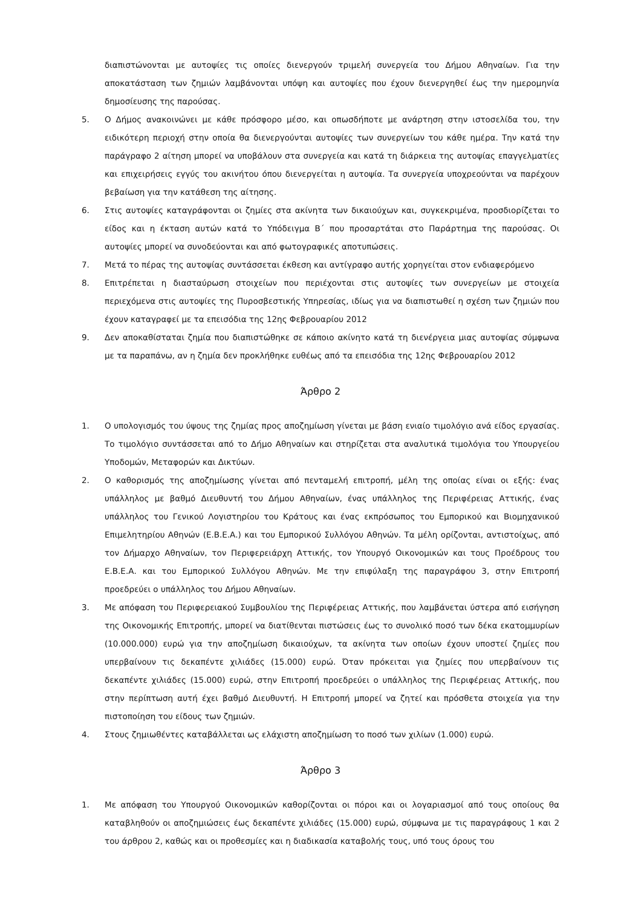διαπιστώνονται με αυτοψίες τις οποίες διενεργούν τριμελή συνεργεία του Δήμου Αθηναίων. Για την αποκατάσταση των ζημιών λαμβάνονται υπόψη και αυτοψίες που έχουν διενεργηθεί έως την ημερομηνία δημοσίευσης της παρούσας.
5. Ο Δήμος ανακοινώνει με κάθε πρόσφορο μέσο, και οπωσδήποτε με ανάρτηση στην ιστοσελίδα του, την ειδικότερη περιοχή στην οποία θα διενεργούνται αυτοψίες των συνεργείων του κάθε ημέρα. Την κατά την παράγραφο 2 αίτηση μπορεί να υποβάλουν στα συνεργεία και κατά τη διάρκεια της αυτοψίας επαγγελματίες και επιχειρήσεις εγγύς του ακινήτου όπου διενεργείται η αυτοψία. Τα συνεργεία υποχρεούνται να παρέχουν βεβαίωση για την κατάθεση της αίτησης.
6. Στις αυτοψίες καταγράφονται οι ζημίες στα ακίνητα των δικαιούχων και, συγκεκριμένα, προσδιορίζεται το είδος και η έκταση αυτών κατά το Υπόδειγμα Β΄ που προσαρτάται στο Παράρτημα της παρούσας. Οι αυτοψίες μπορεί να συνοδεύονται και από φωτογραφικές αποτυπώσεις.
7. Μετά το πέρας της αυτοψίας συντάσσεται έκθεση και αντίγραφο αυτής χορηγείται στον ενδιαφερόμενο
8. Επιτρέπεται η διασταύρωση στοιχείων που περιέχονται στις αυτοψίες των συνεργείων με στοιχεία περιεχόμενα στις αυτοψίες της Πυροσβεστικής Υπηρεσίας, ιδίως για να διαπιστωθεί η σχέση των ζημιών που έχουν καταγραφεί με τα επεισόδια της 12ης Φεβρουαρίου 2012
9. Δεν αποκαθίσταται ζημία που διαπιστώθηκε σε κάποιο ακίνητο κατά τη διενέργεια μιας αυτοψίας σύμφωνα με τα παραπάνω, αν η ζημία δεν προκλήθηκε ευθέως από τα επεισόδια της 12ης Φεβρουαρίου 2012
Άρθρο 2
1. Ο υπολογισμός του ύψους της ζημίας προς αποζημίωση γίνεται με βάση ενιαίο τιμολόγιο ανά είδος εργασίας. Το τιμολόγιο συντάσσεται από το Δήμο Αθηναίων και στηρίζεται στα αναλυτικά τιμολόγια του Υπουργείου Υποδομών, Μεταφορών και Δικτύων.
2. Ο καθορισμός της αποζημίωσης γίνεται από πενταμελή επιτροπή, μέλη της οποίας είναι οι εξής: ένας υπάλληλος με βαθμό Διευθυντή του Δήμου Αθηναίων, ένας υπάλληλος της Περιφέρειας Αττικής, ένας υπάλληλος του Γενικού Λογιστηρίου του Κράτους και ένας εκπρόσωπος του Εμπορικού και Βιομηχανικού Επιμελητηρίου Αθηνών (Ε.Β.Ε.Α.) και του Εμπορικού Συλλόγου Αθηνών. Τα μέλη ορίζονται, αντιστοίχως, από τον Δήμαρχο Αθηναίων, τον Περιφερειάρχη Αττικής, τον Υπουργό Οικονομικών και τους Προέδρους του Ε.Β.Ε.Α. και του Εμπορικού Συλλόγου Αθηνών. Με την επιφύλαξη της παραγράφου 3, στην Επιτροπή προεδρεύει ο υπάλληλος του Δήμου Αθηναίων.
3. Με απόφαση του Περιφερειακού Συμβουλίου της Περιφέρειας Αττικής, που λαμβάνεται ύστερα από εισήγηση της Οικονομικής Επιτροπής, μπορεί να διατίθενται πιστώσεις έως το συνολικό ποσό των δέκα εκατομμυρίων (10.000.000) ευρώ για την αποζημίωση δικαιούχων, τα ακίνητα των οποίων έχουν υποστεί ζημίες που υπερβαίνουν τις δεκαπέντε χιλιάδες (15.000) ευρώ. Όταν πρόκειται για ζημίες που υπερβαίνουν τις δεκαπέντε χιλιάδες (15.000) ευρώ, στην Επιτροπή προεδρεύει ο υπάλληλος της Περιφέρειας Αττικής, που στην περίπτωση αυτή έχει βαθμό Διευθυντή. Η Επιτροπή μπορεί να ζητεί και πρόσθετα στοιχεία για την πιστοποίηση του είδους των ζημιών.
4. Στους ζημιωθέντες καταβάλλεται ως ελάχιστη αποζημίωση το ποσό των χιλίων (1.000) ευρώ.
Άρθρο 3
1. Με απόφαση του Υπουργού Οικονομικών καθορίζονται οι πόροι και οι λογαριασμοί από τους οποίους θα καταβληθούν οι αποζημιώσεις έως δεκαπέντε χιλιάδες (15.000) ευρώ, σύμφωνα με τις παραγράφους 1 και 2 του άρθρου 2, καθώς και οι προθεσμίες και η διαδικασία καταβολής τους, υπό τους όρους του